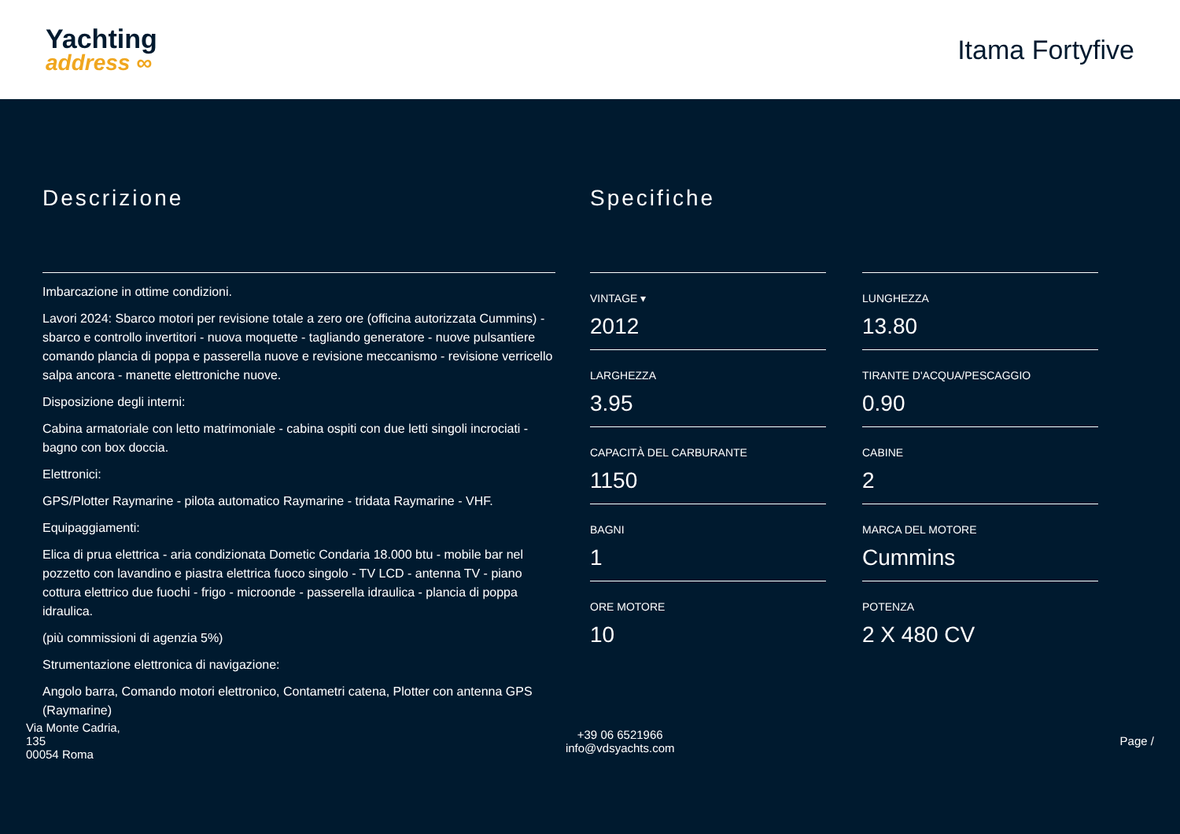Yachting
address ∞
Itama Fortyfive
Descrizione
Imbarcazione in ottime condizioni.
Lavori 2024: Sbarco motori per revisione totale a zero ore (officina autorizzata Cummins) - sbarco e controllo invertitori - nuova moquette - tagliando generatore - nuove pulsantiere comando plancia di poppa e passerella nuove e revisione meccanismo - revisione verricello salpa ancora - manette elettroniche nuove.
Disposizione degli interni:
Cabina armatoriale con letto matrimoniale - cabina ospiti con due letti singoli incrociati - bagno con box doccia.
Elettronici:
GPS/Plotter Raymarine - pilota automatico Raymarine - tridata Raymarine - VHF.
Equipaggiamenti:
Elica di prua elettrica - aria condizionata Dometic Condaria 18.000 btu - mobile bar nel pozzetto con lavandino e piastra elettrica fuoco singolo - TV LCD - antenna TV - piano cottura elettrico due fuochi - frigo - microonde - passerella idraulica - plancia di poppa idraulica.
(più commissioni di agenzia 5%)
Strumentazione elettronica di navigazione:
Angolo barra, Comando motori elettronico, Contametri catena, Plotter con antenna GPS (Raymarine)
Specifiche
VINTAGE ▾
2012
LUNGHEZZA
13.80
LARGHEZZA
3.95
TIRANTE D'ACQUA/PESCAGGIO
0.90
CAPACITÀ DEL CARBURANTE
1150
CABINE
2
BAGNI
1
MARCA DEL MOTORE
Cummins
ORE MOTORE
10
POTENZA
2 X 480 CV
Via Monte Cadria,
135
00054 Roma
+39 06 6521966
info@vdsyachts.com
Page /